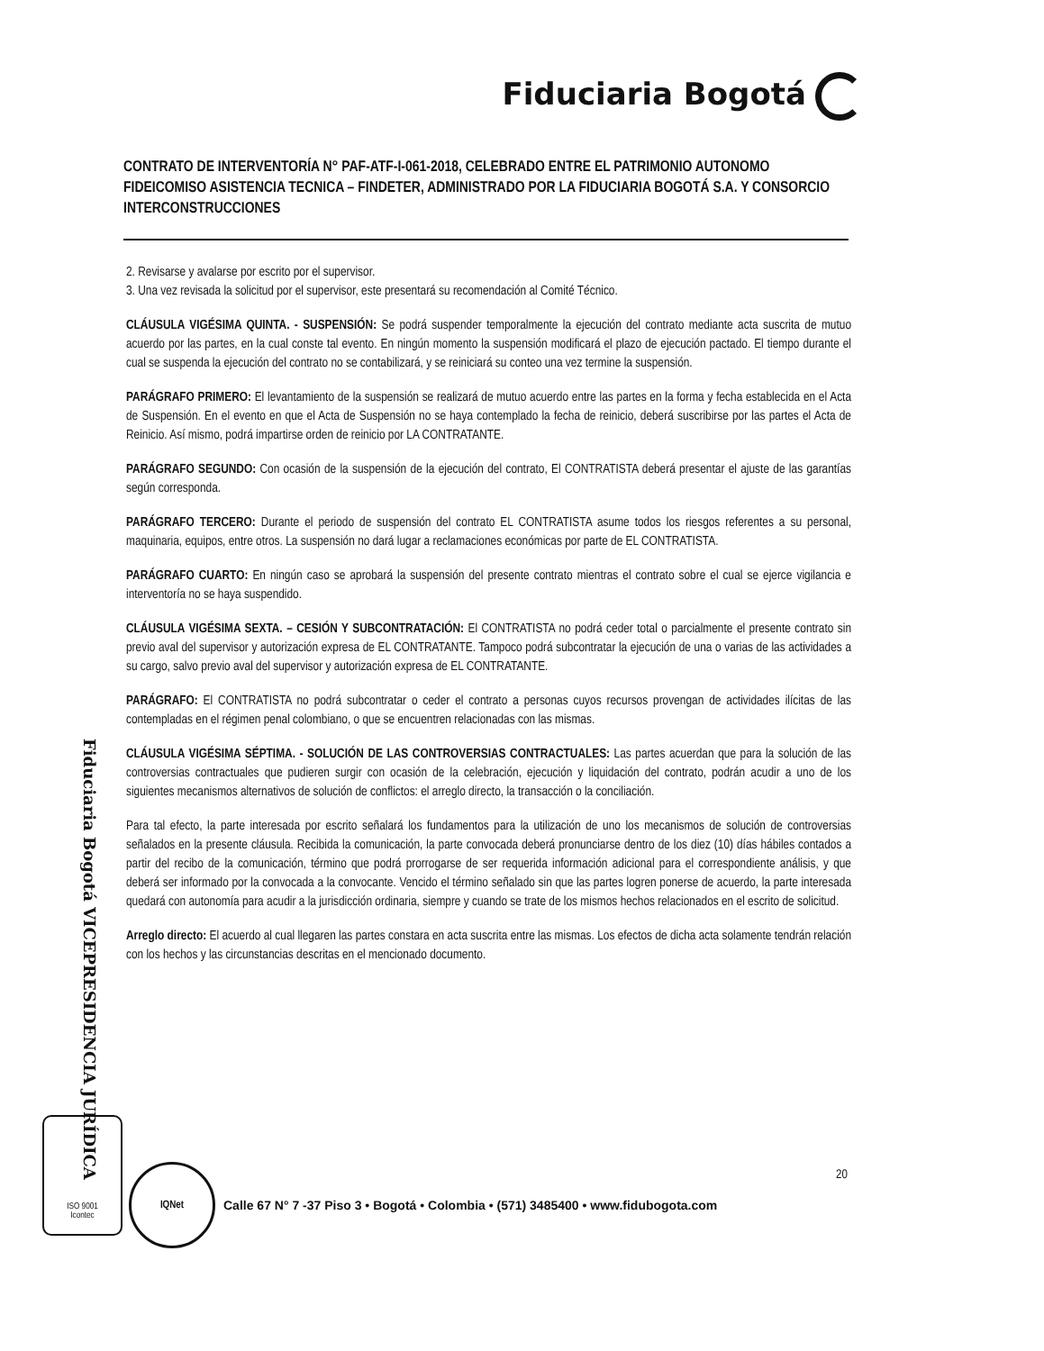Fiduciaria Bogotá
CONTRATO DE INTERVENTORÍA N° PAF-ATF-I-061-2018, CELEBRADO ENTRE EL PATRIMONIO AUTONOMO FIDEICOMISO ASISTENCIA TECNICA – FINDETER, ADMINISTRADO POR LA FIDUCIARIA BOGOTÁ S.A. Y CONSORCIO INTERCONSTRUCCIONES
2. Revisarse y avalarse por escrito por el supervisor.
3. Una vez revisada la solicitud por el supervisor, este presentará su recomendación al Comité Técnico.
CLÁUSULA VIGÉSIMA QUINTA. - SUSPENSIÓN: Se podrá suspender temporalmente la ejecución del contrato mediante acta suscrita de mutuo acuerdo por las partes, en la cual conste tal evento. En ningún momento la suspensión modificará el plazo de ejecución pactado. El tiempo durante el cual se suspenda la ejecución del contrato no se contabilizará, y se reiniciará su conteo una vez termine la suspensión.
PARÁGRAFO PRIMERO: El levantamiento de la suspensión se realizará de mutuo acuerdo entre las partes en la forma y fecha establecida en el Acta de Suspensión. En el evento en que el Acta de Suspensión no se haya contemplado la fecha de reinicio, deberá suscribirse por las partes el Acta de Reinicio. Así mismo, podrá impartirse orden de reinicio por LA CONTRATANTE.
PARÁGRAFO SEGUNDO: Con ocasión de la suspensión de la ejecución del contrato, El CONTRATISTA deberá presentar el ajuste de las garantías según corresponda.
PARÁGRAFO TERCERO: Durante el periodo de suspensión del contrato EL CONTRATISTA asume todos los riesgos referentes a su personal, maquinaria, equipos, entre otros. La suspensión no dará lugar a reclamaciones económicas por parte de EL CONTRATISTA.
PARÁGRAFO CUARTO: En ningún caso se aprobará la suspensión del presente contrato mientras el contrato sobre el cual se ejerce vigilancia e interventoría no se haya suspendido.
CLÁUSULA VIGÉSIMA SEXTA. – CESIÓN Y SUBCONTRATACIÓN: El CONTRATISTA no podrá ceder total o parcialmente el presente contrato sin previo aval del supervisor y autorización expresa de EL CONTRATANTE. Tampoco podrá subcontratar la ejecución de una o varias de las actividades a su cargo, salvo previo aval del supervisor y autorización expresa de EL CONTRATANTE.
PARÁGRAFO: El CONTRATISTA no podrá subcontratar o ceder el contrato a personas cuyos recursos provengan de actividades ilícitas de las contempladas en el régimen penal colombiano, o que se encuentren relacionadas con las mismas.
CLÁUSULA VIGÉSIMA SÉPTIMA. - SOLUCIÓN DE LAS CONTROVERSIAS CONTRACTUALES: Las partes acuerdan que para la solución de las controversias contractuales que pudieren surgir con ocasión de la celebración, ejecución y liquidación del contrato, podrán acudir a uno de los siguientes mecanismos alternativos de solución de conflictos: el arreglo directo, la transacción o la conciliación.
Para tal efecto, la parte interesada por escrito señalará los fundamentos para la utilización de uno los mecanismos de solución de controversias señalados en la presente cláusula. Recibida la comunicación, la parte convocada deberá pronunciarse dentro de los diez (10) días hábiles contados a partir del recibo de la comunicación, término que podrá prorrogarse de ser requerida información adicional para el correspondiente análisis, y que deberá ser informado por la convocada a la convocante. Vencido el término señalado sin que las partes logren ponerse de acuerdo, la parte interesada quedará con autonomía para acudir a la jurisdicción ordinaria, siempre y cuando se trate de los mismos hechos relacionados en el escrito de solicitud.
Arreglo directo: El acuerdo al cual llegaren las partes constara en acta suscrita entre las mismas. Los efectos de dicha acta solamente tendrán relación con los hechos y las circunstancias descritas en el mencionado documento.
Fiduciaria Bogotá VICEPRESIDENCIA JURÍDICA
ISO 9001
Icontec
IQNet 20
Calle 67 N° 7 -37 Piso 3 • Bogotá • Colombia • (571) 3485400 • www.fidubogota.com